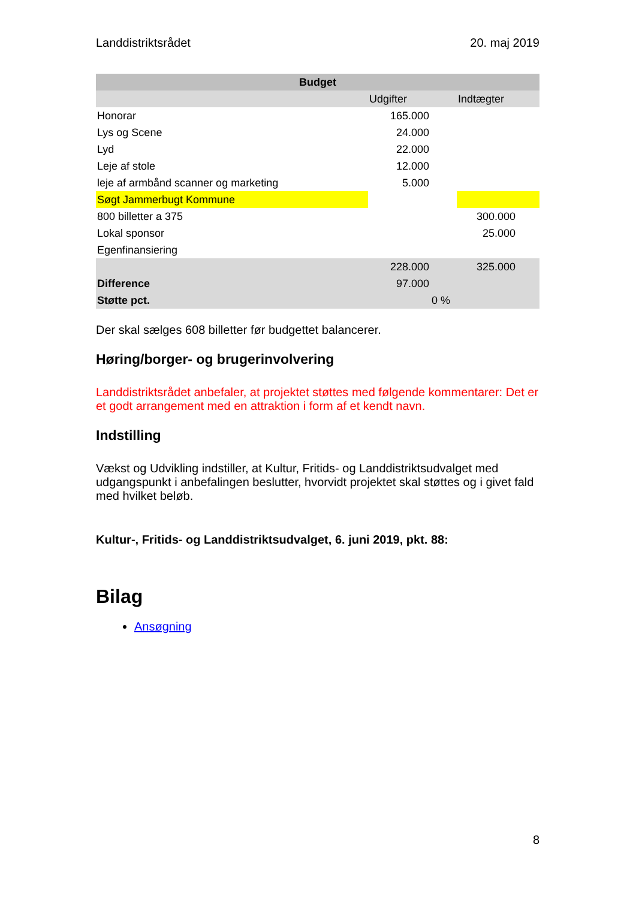Landdistriktsrådet 20. maj 2019
| Budget | | | |
| --- | --- | --- | --- |
| | Udgifter | | Indtægter |
| Honorar | 165.000 | | |
| Lys og Scene | 24.000 | | |
| Lyd | 22.000 | | |
| Leje af stole | 12.000 | | |
| leje af armbånd scanner og marketing | 5.000 | | |
| Søgt Jammerbugt Kommune | | | |
| 800 billetter a 375 | | | 300.000 |
| Lokal sponsor | | | 25.000 |
| Egenfinansiering | | | |
| | 228.000 | | 325.000 |
| Difference | 97.000 | | |
| Støtte pct. | | 0 % | |
Der skal sælges 608 billetter før budgettet balancerer.
Høring/borger- og brugerinvolvering
Landdistriktsrådet anbefaler, at projektet støttes med følgende kommentarer: Det er et godt arrangement med en attraktion i form af et kendt navn.
Indstilling
Vækst og Udvikling indstiller, at Kultur, Fritids- og Landdistriktsudvalget med udgangspunkt i anbefalingen beslutter, hvorvidt projektet skal støttes og i givet fald med hvilket beløb.
Kultur-, Fritids- og Landdistriktsudvalget, 6. juni 2019, pkt. 88:
Bilag
Ansøgning
8